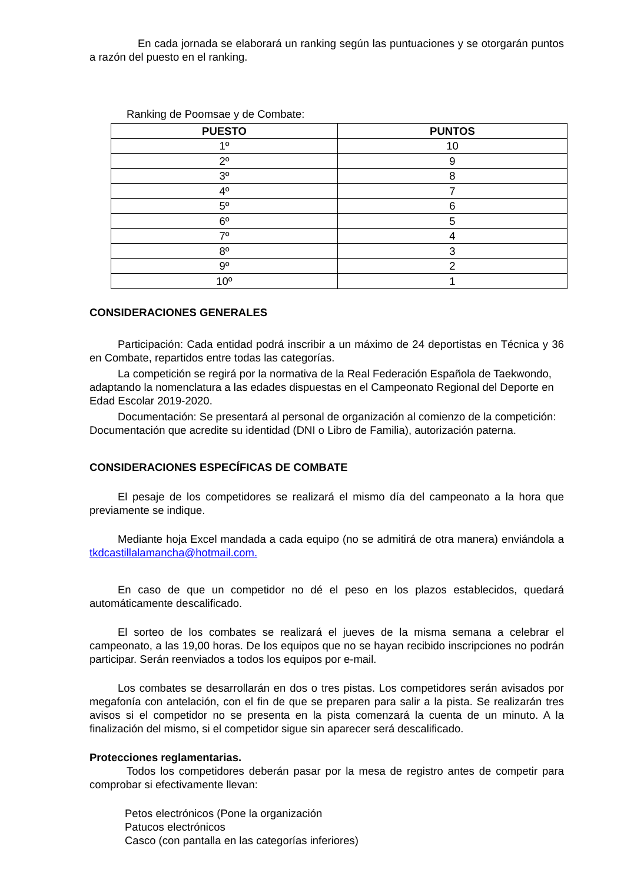En cada jornada se elaborará un ranking según las puntuaciones y se otorgarán puntos a razón del puesto en el ranking.
Ranking de Poomsae y de Combate:
| PUESTO | PUNTOS |
| --- | --- |
| 1º | 10 |
| 2º | 9 |
| 3º | 8 |
| 4º | 7 |
| 5º | 6 |
| 6º | 5 |
| 7º | 4 |
| 8º | 3 |
| 9º | 2 |
| 10º | 1 |
CONSIDERACIONES GENERALES
Participación: Cada entidad podrá inscribir a un máximo de 24 deportistas en Técnica y 36 en Combate, repartidos entre todas las categorías.
La competición se regirá por la normativa de la Real Federación Española de Taekwondo, adaptando la nomenclatura a las edades dispuestas en el Campeonato Regional del Deporte en Edad Escolar 2019-2020.
Documentación: Se presentará al personal de organización al comienzo de la competición: Documentación que acredite su identidad (DNI o Libro de Familia), autorización paterna.
CONSIDERACIONES ESPECÍFICAS DE COMBATE
El pesaje de los competidores se realizará el mismo día del campeonato a la hora que previamente se indique.
Mediante hoja Excel mandada a cada equipo (no se admitirá de otra manera) enviándola a tkdcastillalamancha@hotmail.com.
En caso de que un competidor no dé el peso en los plazos establecidos, quedará automáticamente descalificado.
El sorteo de los combates se realizará el jueves de la misma semana a celebrar el campeonato, a las 19,00 horas. De los equipos que no se hayan recibido inscripciones no podrán participar. Serán reenviados a todos los equipos por e-mail.
Los combates se desarrollarán en dos o tres pistas. Los competidores serán avisados por megafonía con antelación, con el fin de que se preparen para salir a la pista. Se realizarán tres avisos si el competidor no se presenta en la pista comenzará la cuenta de un minuto. A la finalización del mismo, si el competidor sigue sin aparecer será descalificado.
Protecciones reglamentarias.
Todos los competidores deberán pasar por la mesa de registro antes de competir para comprobar si efectivamente llevan:
Petos electrónicos (Pone la organización
Patucos electrónicos
Casco (con pantalla en las categorías inferiores)